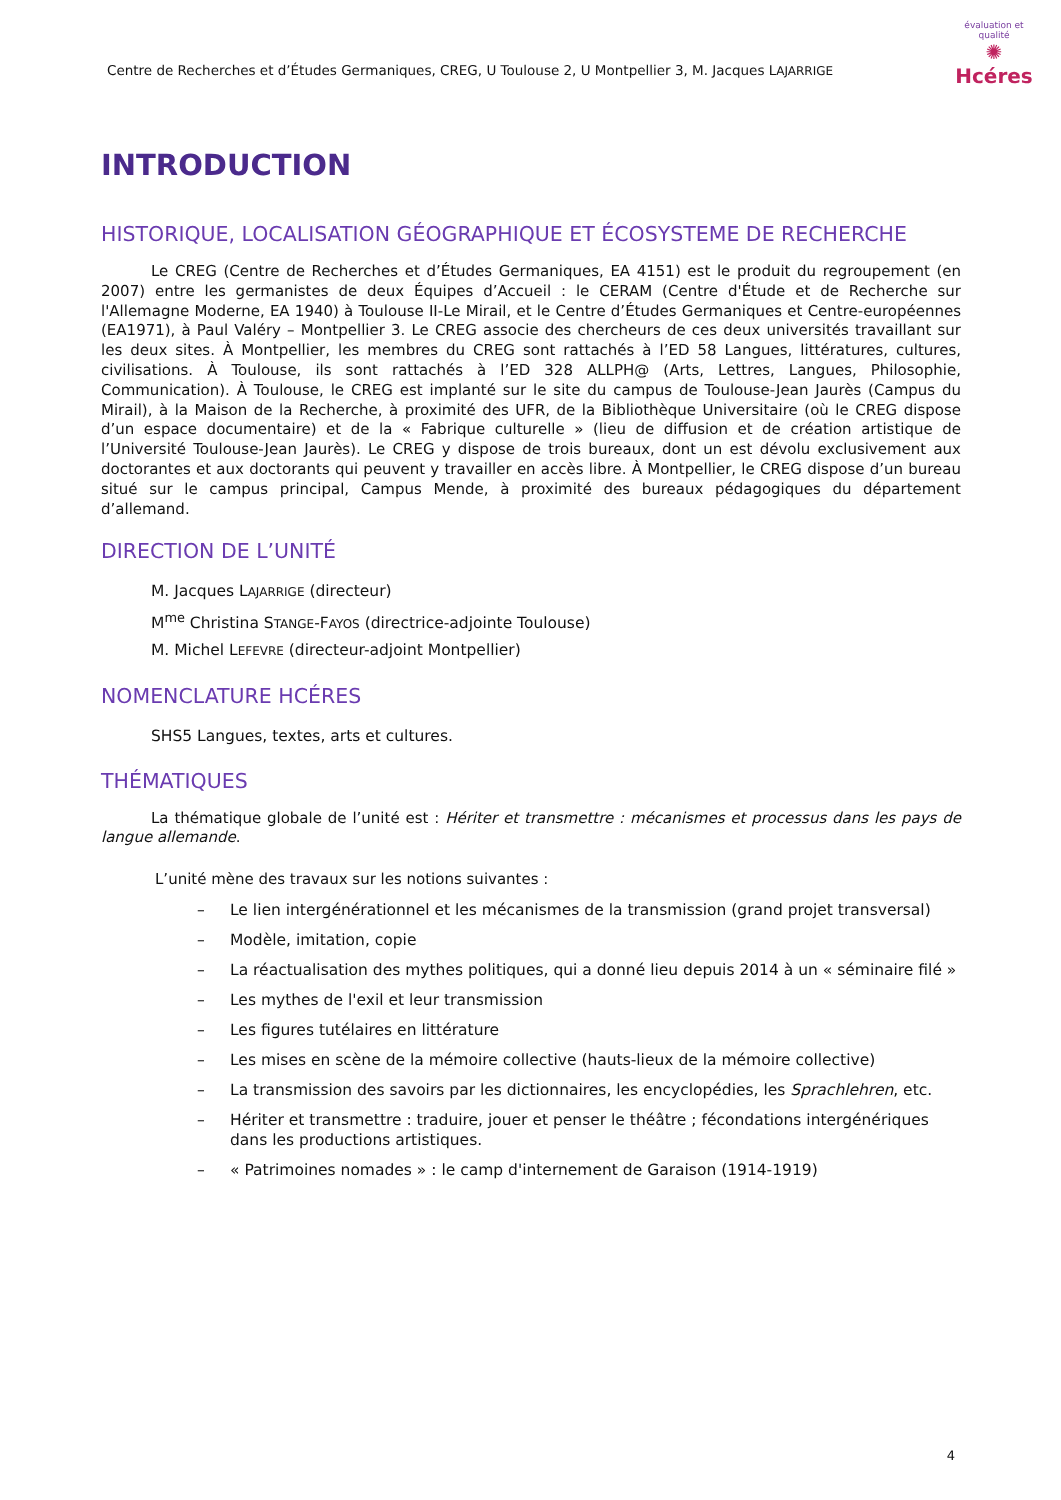Centre de Recherches et d’Études Germaniques, CREG, U Toulouse 2, U Montpellier 3, M. Jacques LAJARRIGE
évaluation et qualité
✺
Hcéres
INTRODUCTION
HISTORIQUE, LOCALISATION GÉOGRAPHIQUE ET ÉCOSYSTEME DE RECHERCHE
Le CREG (Centre de Recherches et d’Études Germaniques, EA 4151) est le produit du regroupement (en 2007) entre les germanistes de deux Équipes d’Accueil : le CERAM (Centre d'Étude et de Recherche sur l'Allemagne Moderne, EA 1940) à Toulouse II-Le Mirail, et le Centre d’Études Germaniques et Centre-européennes (EA1971), à Paul Valéry – Montpellier 3. Le CREG associe des chercheurs de ces deux universités travaillant sur les deux sites. À Montpellier, les membres du CREG sont rattachés à l’ED 58 Langues, littératures, cultures, civilisations. À Toulouse, ils sont rattachés à l’ED 328 ALLPH@ (Arts, Lettres, Langues, Philosophie, Communication). À Toulouse, le CREG est implanté sur le site du campus de Toulouse-Jean Jaurès (Campus du Mirail), à la Maison de la Recherche, à proximité des UFR, de la Bibliothèque Universitaire (où le CREG dispose d’un espace documentaire) et de la « Fabrique culturelle » (lieu de diffusion et de création artistique de l’Université Toulouse-Jean Jaurès). Le CREG y dispose de trois bureaux, dont un est dévolu exclusivement aux doctorantes et aux doctorants qui peuvent y travailler en accès libre. À Montpellier, le CREG dispose d’un bureau situé sur le campus principal, Campus Mende, à proximité des bureaux pédagogiques du département d’allemand.
DIRECTION DE L’UNITÉ
M. Jacques LAJARRIGE (directeur)
M<sup>me</sup> Christina STANGE-FAYOS (directrice-adjointe Toulouse)
M. Michel LEFEVRE (directeur-adjoint Montpellier)
NOMENCLATURE HCÉRES
SHS5 Langues, textes, arts et cultures.
THÉMATIQUES
La thématique globale de l’unité est : Hériter et transmettre : mécanismes et processus dans les pays de langue allemande.
L’unité mène des travaux sur les notions suivantes :
– Le lien intergénérationnel et les mécanismes de la transmission (grand projet transversal)
– Modèle, imitation, copie
– La réactualisation des mythes politiques, qui a donné lieu depuis 2014 à un « séminaire filé »
– Les mythes de l'exil et leur transmission
– Les figures tutélaires en littérature
– Les mises en scène de la mémoire collective (hauts-lieux de la mémoire collective)
– La transmission des savoirs par les dictionnaires, les encyclopédies, les Sprachlehren, etc.
– Hériter et transmettre : traduire, jouer et penser le théâtre ; fécondations intergénériques dans les productions artistiques.
– « Patrimoines nomades » : le camp d'internement de Garaison (1914-1919)
4